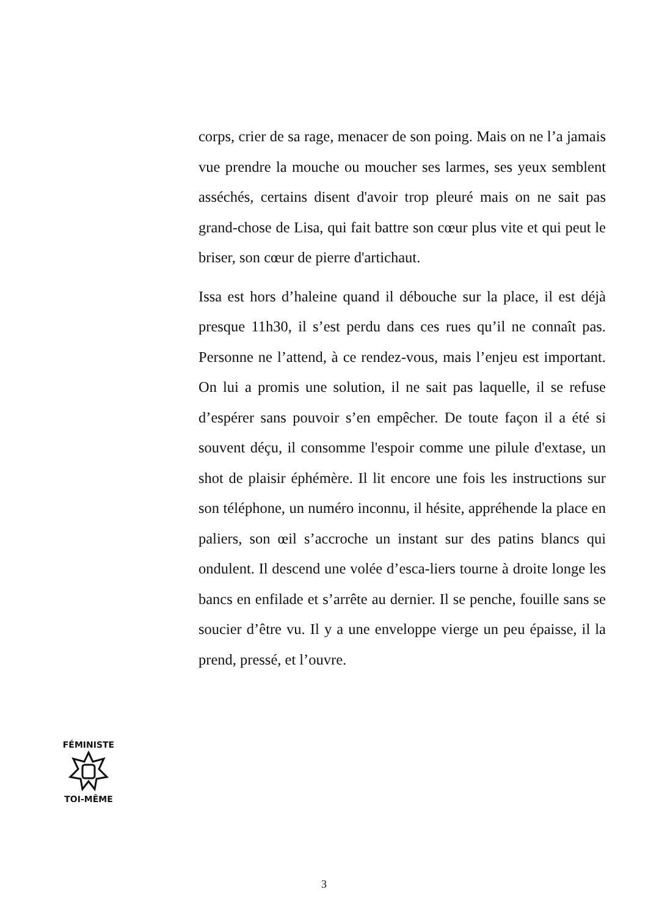corps, crier de sa rage, menacer de son poing. Mais on ne l’a jamais vue prendre la mouche ou moucher ses larmes, ses yeux semblent asséchés, certains disent d'avoir trop pleuré mais on ne sait pas grand-chose de Lisa, qui fait battre son cœur plus vite et qui peut le briser, son cœur de pierre d'artichaut.
Issa est hors d’haleine quand il débouche sur la place, il est déjà presque 11h30, il s’est perdu dans ces rues qu’il ne connaît pas. Personne ne l’attend, à ce rendez-vous, mais l’enjeu est important. On lui a promis une solution, il ne sait pas laquelle, il se refuse d’espérer sans pouvoir s’en empêcher. De toute façon il a été si souvent déçu, il consomme l'espoir comme une pilule d'extase, un shot de plaisir éphémère. Il lit encore une fois les instructions sur son téléphone, un numéro inconnu, il hésite, appréhende la place en paliers, son œil s’accroche un instant sur des patins blancs qui ondulent. Il descend une volée d’esca-liers tourne à droite longe les bancs en enfilade et s’arrête au dernier. Il se penche, fouille sans se soucier d’être vu. Il y a une enveloppe vierge un peu épaisse, il la prend, pressé, et l’ouvre.
FÉMINISTE
TOI-MÊME
3